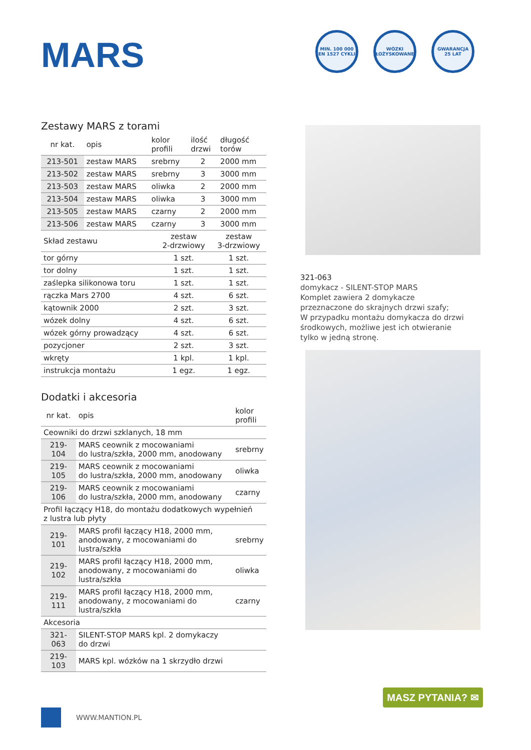MARS
MIN. 100 000 EN 1527 CYKLI
WÓZKI ŁOŻYSKOWANE
GWARANCJA 25 LAT
Zestawy MARS z torami
| nr kat. | opis | kolor profili | ilość drzwi | długość torów |
| --- | --- | --- | --- | --- |
| 213-501 | zestaw MARS | srebrny | 2 | 2000 mm |
| 213-502 | zestaw MARS | srebrny | 3 | 3000 mm |
| 213-503 | zestaw MARS | oliwka | 2 | 2000 mm |
| 213-504 | zestaw MARS | oliwka | 3 | 3000 mm |
| 213-505 | zestaw MARS | czarny | 2 | 2000 mm |
| 213-506 | zestaw MARS | czarny | 3 | 3000 mm |
| Skład zestawu | zestaw 2-drzwiowy | zestaw 3-drzwiowy |
| --- | --- | --- |
| tor górny | 1 szt. | 1 szt. |
| tor dolny | 1 szt. | 1 szt. |
| zaślepka silikonowa toru | 1 szt. | 1 szt. |
| rączka Mars 2700 | 4 szt. | 6 szt. |
| kątownik 2000 | 2 szt. | 3 szt. |
| wózek dolny | 4 szt. | 6 szt. |
| wózek górny prowadzący | 4 szt. | 6 szt. |
| pozycjoner | 2 szt. | 3 szt. |
| wkręty | 1 kpl. | 1 kpl. |
| instrukcja montażu | 1 egz. | 1 egz. |
Dodatki i akcesoria
| nr kat. | opis | kolor profili |
| --- | --- | --- |
| Ceowniki do drzwi szklanych, 18 mm | | |
| 219-104 | MARS ceownik z mocowaniami do lustra/szkła, 2000 mm, anodowany | srebrny |
| 219-105 | MARS ceownik z mocowaniami do lustra/szkła, 2000 mm, anodowany | oliwka |
| 219-106 | MARS ceownik z mocowaniami do lustra/szkła, 2000 mm, anodowany | czarny |
| Profil łączący H18, do montażu dodatkowych wypełnień z lustra lub płyty | | |
| 219-101 | MARS profil łączący H18, 2000 mm, anodowany, z mocowaniami do lustra/szkła | srebrny |
| 219-102 | MARS profil łączący H18, 2000 mm, anodowany, z mocowaniami do lustra/szkła | oliwka |
| 219-111 | MARS profil łączący H18, 2000 mm, anodowany, z mocowaniami do lustra/szkła | czarny |
| Akcesoria | | |
| 321-063 | SILENT-STOP MARS kpl. 2 domykaczy do drzwi | |
| 219-103 | MARS kpl. wózków na 1 skrzydło drzwi | |
321-063
domykacz - SILENT-STOP MARS
Komplet zawiera 2 domykacze
przeznaczone do skrajnych drzwi szafy;
W przypadku montażu domykacza do drzwi
środkowych, możliwe jest ich otwieranie
tylko w jedną stronę.
MASZ PYTANIA? ✉
WWW.MANTION.PL